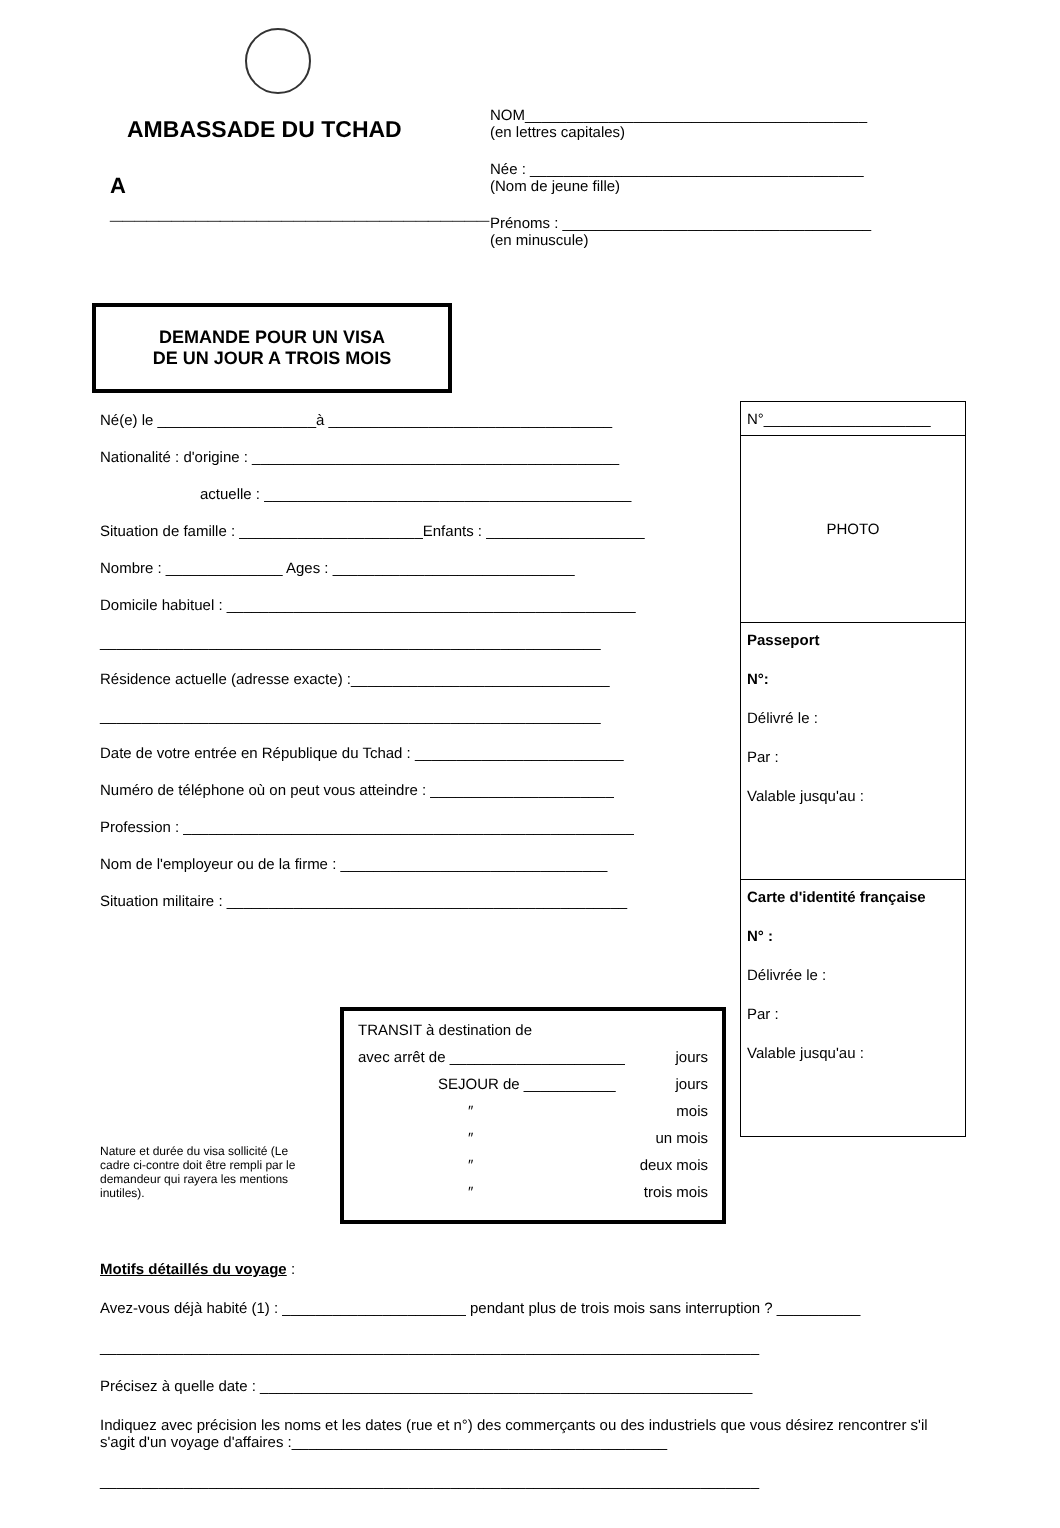AMBASSADE DU TCHAD
A _______________________________
DEMANDE POUR UN VISA
DE UN JOUR A TROIS MOIS
NOM_________________________________________
(en lettres capitales)
Née : ________________________________________
(Nom de jeune fille)
Prénoms : _____________________________________
(en minuscule)
Né(e) le ___________________à __________________________________
Nationalité : d'origine : ____________________________________________
actuelle : ____________________________________________
Situation de famille : ______________________Enfants : ___________________
Nombre : ______________ Ages : _____________________________
Domicile habituel : _________________________________________________
____________________________________________________________
Résidence actuelle (adresse exacte) :_______________________________
____________________________________________________________
Date de votre entrée en République du Tchad : _________________________
Numéro de téléphone où on peut vous atteindre : ______________________
Profession : ______________________________________________________
Nom de l'employeur ou de la firme : ________________________________
Situation militaire : ________________________________________________
N°____________________
PHOTO
Passeport
N°:
Délivré le :
Par :
Valable jusqu'au :
Carte d'identité française
N° :
Délivrée le :
Par :
Valable jusqu'au :
TRANSIT à destination de
avec arrêt de _____________________ jours
SEJOUR de ___________ jours
″ mois
″ un mois
″ deux mois
″ trois mois
Nature et durée du visa sollicité (Le cadre ci-contre doit être rempli par le demandeur qui rayera les mentions inutiles).
Motifs détaillés du voyage :
Avez-vous déjà habité (1) : ______________________ pendant plus de trois mois sans interruption ? __________
_______________________________________________________________________________
Précisez à quelle date : ___________________________________________________________
Indiquez avec précision les noms et les dates (rue et n°) des commerçants ou des industriels que vous désirez rencontrer s'il s'agit d'un voyage d'affaires :_____________________________________________
_______________________________________________________________________________